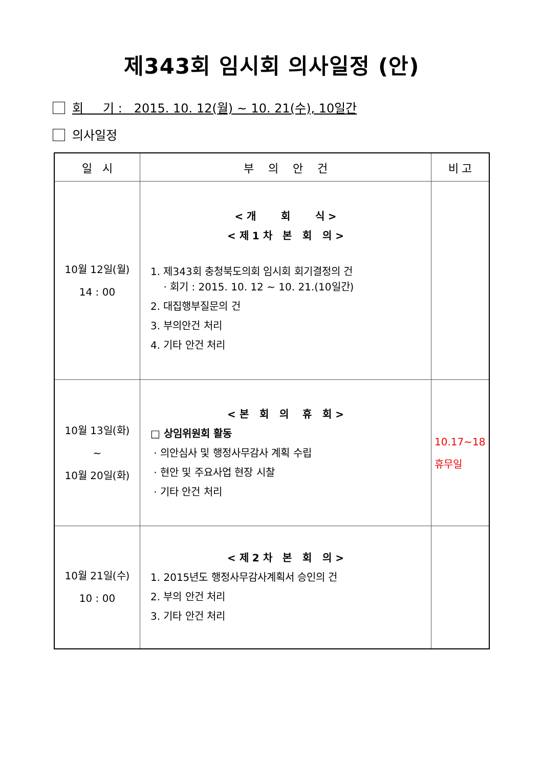제343회 임시회 의사일정 (안)
회 기 : 2015. 10. 12(월) ~ 10. 21(수), 10일간
의사일정
| 일 시 | 부 의 안 건 | 비 고 |
| --- | --- | --- |
| 10월 12일(월) 14 : 00 | < 개 회 식 > < 제 1 차 본 회 의 > 1. 제343회 충청북도의회 임시회 회기결정의 건 · 회기 : 2015. 10. 12 ~ 10. 21.(10일간) 2. 대집행부질문의 건 3. 부의안건 처리 4. 기타 안건 처리 | |
| 10월 13일(화) ~ 10월 20일(화) | < 본 회 의 휴 회 > □ 상임위원회 활동 · 의안심사 및 행정사무감사 계획 수립 · 현안 및 주요사업 현장 시찰 · 기타 안건 처리 | 10.17~18 휴무일 |
| 10월 21일(수) 10 : 00 | < 제 2 차 본 회 의 > 1. 2015년도 행정사무감사계획서 승인의 건 2. 부의 안건 처리 3. 기타 안건 처리 | |